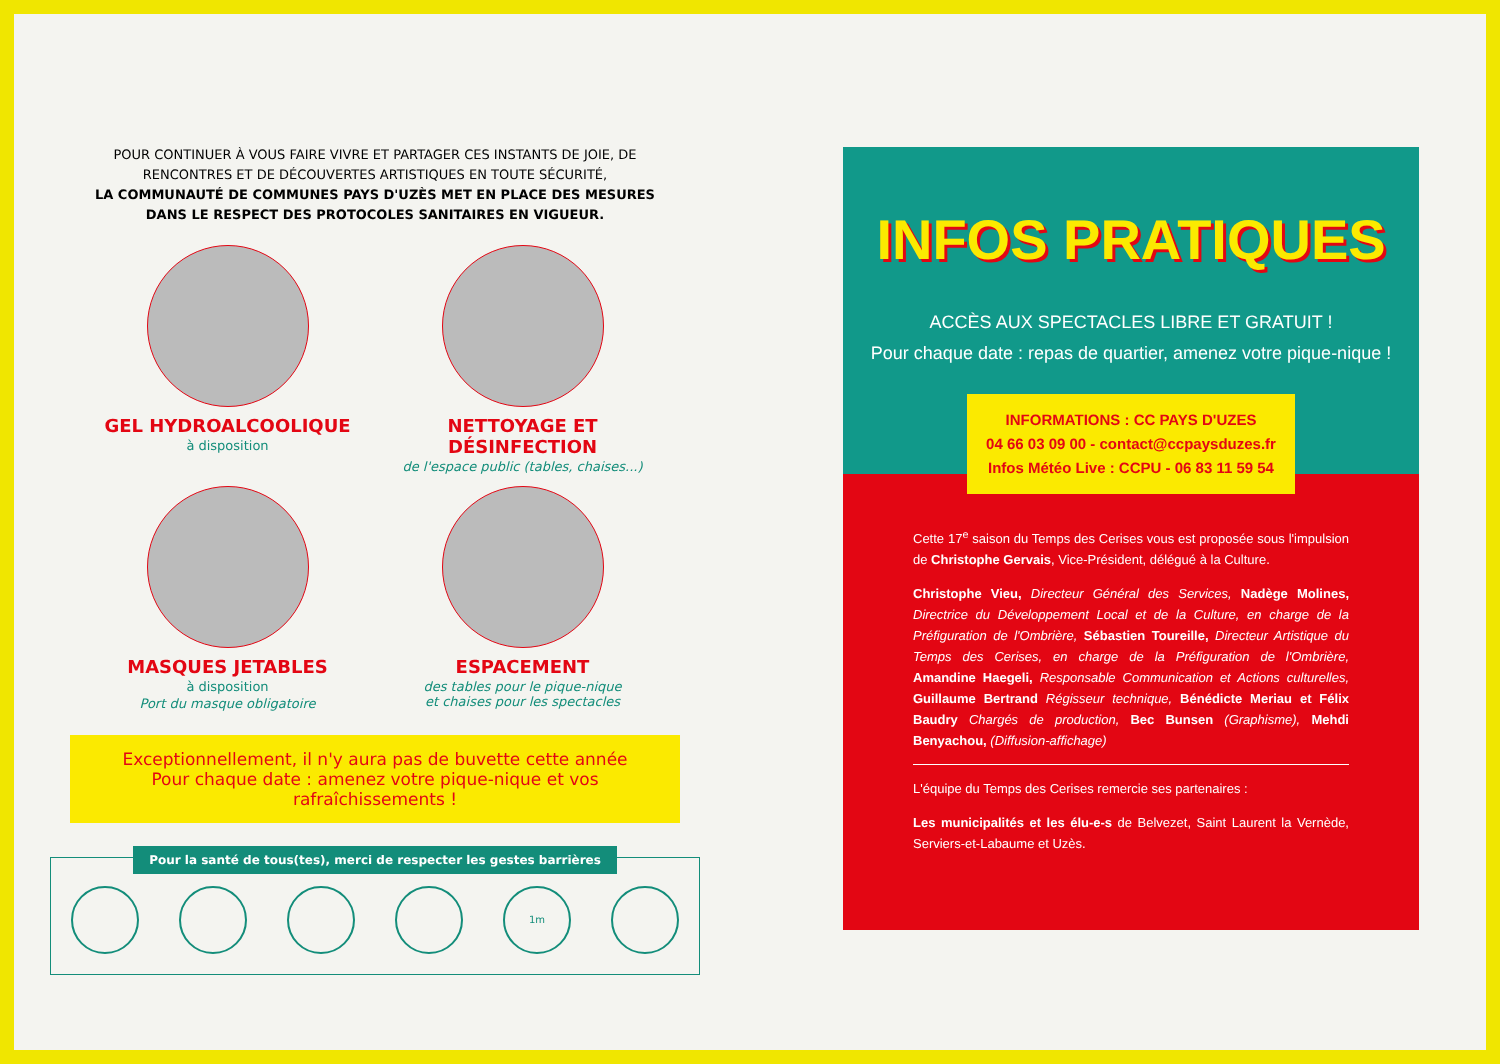POUR CONTINUER À VOUS FAIRE VIVRE ET PARTAGER CES INSTANTS DE JOIE, DE RENCONTRES ET DE DÉCOUVERTES ARTISTIQUES EN TOUTE SÉCURITÉ,
LA COMMUNAUTÉ DE COMMUNES PAYS D'UZÈS MET EN PLACE DES MESURES DANS LE RESPECT DES PROTOCOLES SANITAIRES EN VIGUEUR.
GEL HYDROALCOOLIQUE
à disposition
NETTOYAGE ET DÉSINFECTION
de l'espace public (tables, chaises...)
MASQUES JETABLES
à disposition
Port du masque obligatoire
ESPACEMENT
des tables pour le pique-nique
et chaises pour les spectacles
Exceptionnellement, il n'y aura pas de buvette cette année
Pour chaque date : amenez votre pique-nique et vos rafraîchissements !
Pour la santé de tous(tes), merci de respecter les gestes barrières
1m
INFOS PRATIQUES
ACCÈS AUX SPECTACLES LIBRE ET GRATUIT !
Pour chaque date : repas de quartier, amenez votre pique-nique !
INFORMATIONS : CC PAYS D'UZES
04 66 03 09 00 - contact@ccpaysduzes.fr
Infos Météo Live : CCPU - 06 83 11 59 54
Cette 17<sup>e</sup> saison du Temps des Cerises vous est proposée sous l'impulsion de Christophe Gervais, Vice-Président, délégué à la Culture.
Christophe Vieu, Directeur Général des Services, Nadège Molines, Directrice du Développement Local et de la Culture, en charge de la Préfiguration de l'Ombrière, Sébastien Toureille, Directeur Artistique du Temps des Cerises, en charge de la Préfiguration de l'Ombrière, Amandine Haegeli, Responsable Communication et Actions culturelles, Guillaume Bertrand Régisseur technique, Bénédicte Meriau et Félix Baudry Chargés de production, Bec Bunsen (Graphisme), Mehdi Benyachou, (Diffusion-affichage)
L'équipe du Temps des Cerises remercie ses partenaires :
Les municipalités et les élu-e-s de Belvezet, Saint Laurent la Vernède, Serviers-et-Labaume et Uzès.